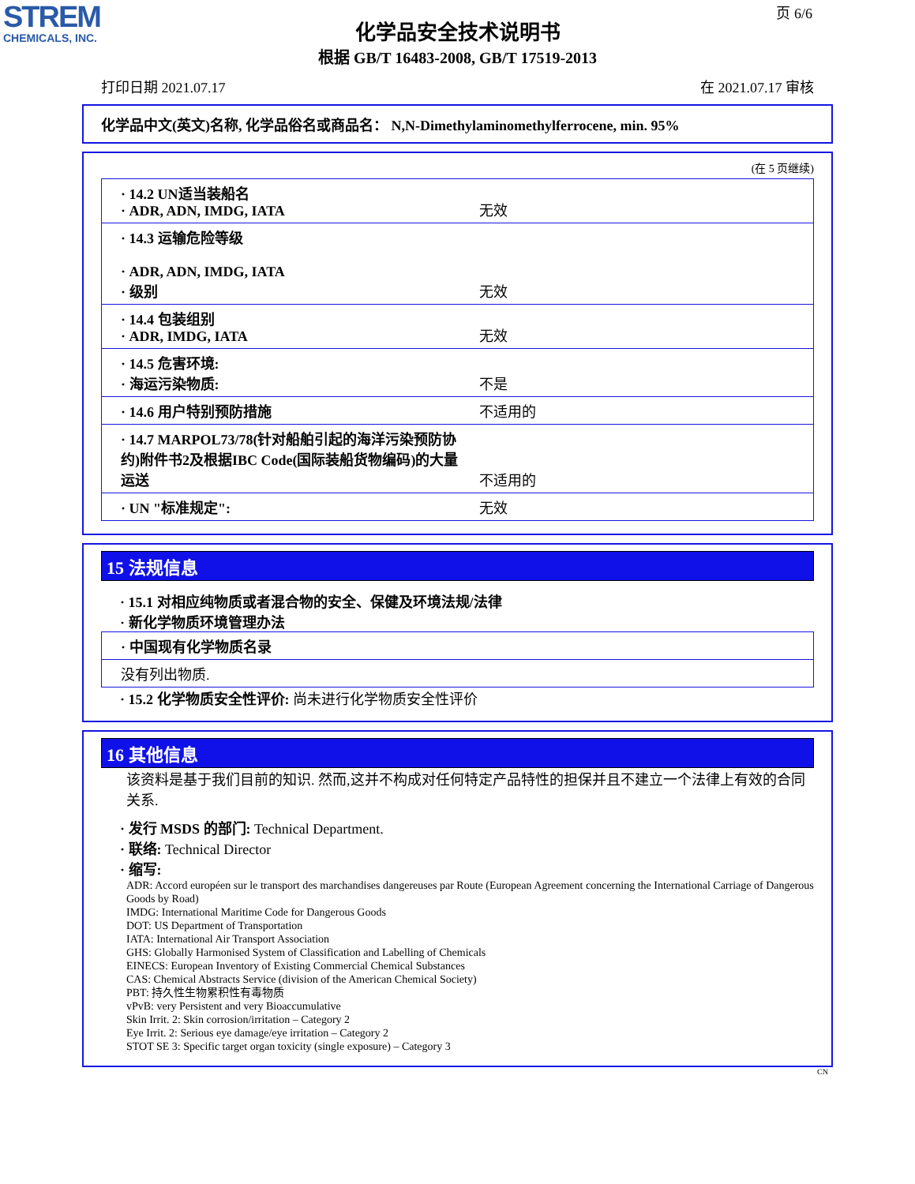STREM
CHEMICALS, INC.
页 6/6
化学品安全技术说明书
根据 GB/T 16483-2008, GB/T 17519-2013
打印日期 2021.07.17 在 2021.07.17 审核
化学品中文(英文)名称, 化学品俗名或商品名： N,N-Dimethylaminomethylferrocene, min. 95%
(在 5 页继续)
| · 14.2 UN适当装船名 · ADR, ADN, IMDG, IATA | 无效 |
| · 14.3 运输危险等级 · ADR, ADN, IMDG, IATA · 级别 | 无效 |
| · 14.4 包装组别 · ADR, IMDG, IATA | 无效 |
| · 14.5 危害环境: · 海运污染物质: | 不是 |
| · 14.6 用户特别预防措施 | 不适用的 |
| · 14.7 MARPOL73/78(针对船舶引起的海洋污染预防协约)附件书2及根据IBC Code(国际装船货物编码)的大量运送 | 不适用的 |
| · UN "标准规定": | 无效 |
15 法规信息
· 15.1 对相应纯物质或者混合物的安全、保健及环境法规/法律
· 新化学物质环境管理办法
| · 中国现有化学物质名录 |
| 没有列出物质. |
· 15.2 化学物质安全性评价: 尚未进行化学物质安全性评价
16 其他信息
该资料是基于我们目前的知识. 然而,这并不构成对任何特定产品特性的担保并且不建立一个法律上有效的合同关系.
· 发行 MSDS 的部门: Technical Department.
· 联络: Technical Director
· 缩写:
ADR: Accord européen sur le transport des marchandises dangereuses par Route (European Agreement concerning the International Carriage of Dangerous Goods by Road)
IMDG: International Maritime Code for Dangerous Goods
DOT: US Department of Transportation
IATA: International Air Transport Association
GHS: Globally Harmonised System of Classification and Labelling of Chemicals
EINECS: European Inventory of Existing Commercial Chemical Substances
CAS: Chemical Abstracts Service (division of the American Chemical Society)
PBT: 持久性生物累积性有毒物质
vPvB: very Persistent and very Bioaccumulative
Skin Irrit. 2: Skin corrosion/irritation – Category 2
Eye Irrit. 2: Serious eye damage/eye irritation – Category 2
STOT SE 3: Specific target organ toxicity (single exposure) – Category 3
CN